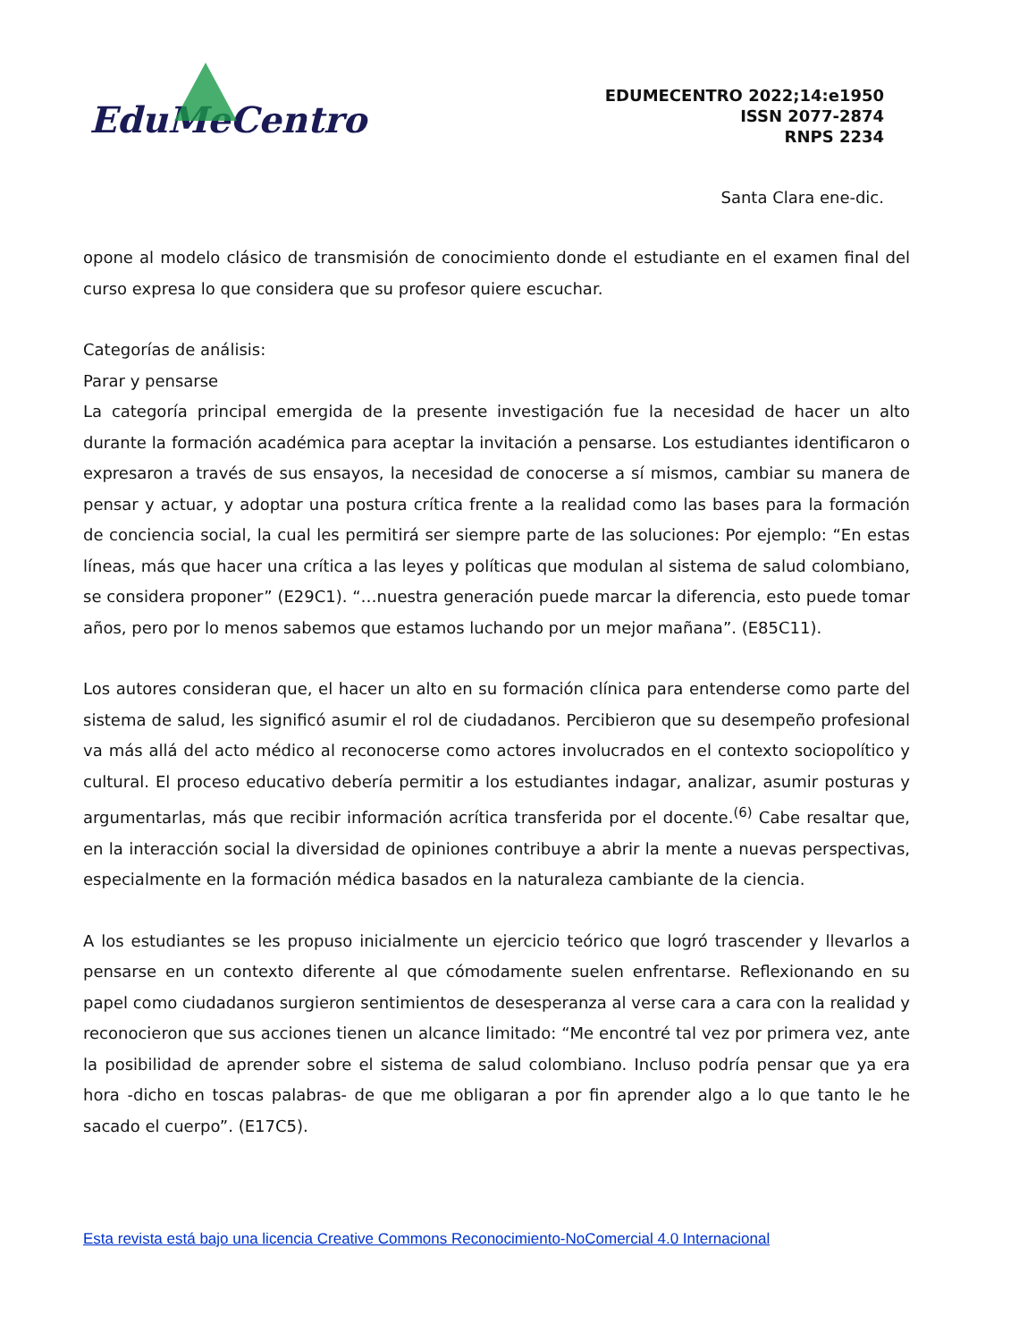EduMeCentro
EDUMECENTRO 2022;14:e1950
ISSN 2077-2874
RNPS 2234
Santa Clara ene-dic.
opone al modelo clásico de transmisión de conocimiento donde el estudiante en el examen final del curso expresa lo que considera que su profesor quiere escuchar.
Categorías de análisis:
Parar y pensarse
La categoría principal emergida de la presente investigación fue la necesidad de hacer un alto durante la formación académica para aceptar la invitación a pensarse. Los estudiantes identificaron o expresaron a través de sus ensayos, la necesidad de conocerse a sí mismos, cambiar su manera de pensar y actuar, y adoptar una postura crítica frente a la realidad como las bases para la formación de conciencia social, la cual les permitirá ser siempre parte de las soluciones: Por ejemplo: “En estas líneas, más que hacer una crítica a las leyes y políticas que modulan al sistema de salud colombiano, se considera proponer” (E29C1). “…nuestra generación puede marcar la diferencia, esto puede tomar años, pero por lo menos sabemos que estamos luchando por un mejor mañana”. (E85C11).
Los autores consideran que, el hacer un alto en su formación clínica para entenderse como parte del sistema de salud, les significó asumir el rol de ciudadanos. Percibieron que su desempeño profesional va más allá del acto médico al reconocerse como actores involucrados en el contexto sociopolítico y cultural. El proceso educativo debería permitir a los estudiantes indagar, analizar, asumir posturas y argumentarlas, más que recibir información acrítica transferida por el docente.<sup>(6)</sup> Cabe resaltar que, en la interacción social la diversidad de opiniones contribuye a abrir la mente a nuevas perspectivas, especialmente en la formación médica basados en la naturaleza cambiante de la ciencia.
A los estudiantes se les propuso inicialmente un ejercicio teórico que logró trascender y llevarlos a pensarse en un contexto diferente al que cómodamente suelen enfrentarse. Reflexionando en su papel como ciudadanos surgieron sentimientos de desesperanza al verse cara a cara con la realidad y reconocieron que sus acciones tienen un alcance limitado: “Me encontré tal vez por primera vez, ante la posibilidad de aprender sobre el sistema de salud colombiano. Incluso podría pensar que ya era hora -dicho en toscas palabras- de que me obligaran a por fin aprender algo a lo que tanto le he sacado el cuerpo”. (E17C5).
Esta revista está bajo una licencia Creative Commons Reconocimiento-NoComercial 4.0 Internacional